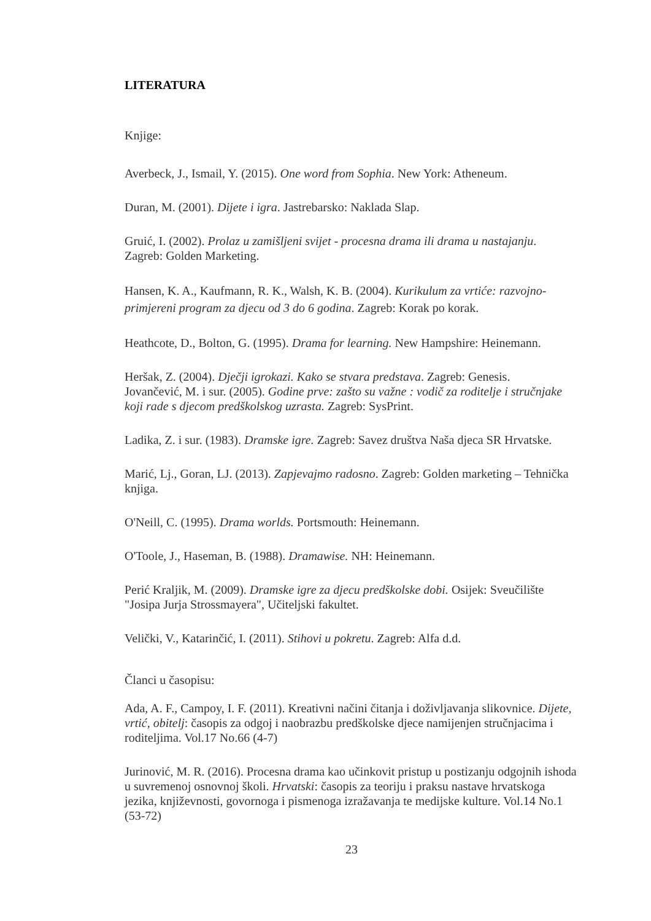LITERATURA
Knjige:
Averbeck, J., Ismail, Y. (2015). One word from Sophia. New York: Atheneum.
Duran, M. (2001). Dijete i igra. Jastrebarsko: Naklada Slap.
Gruić, I. (2002). Prolaz u zamišljeni svijet - procesna drama ili drama u nastajanju. Zagreb: Golden Marketing.
Hansen, K. A., Kaufmann, R. K., Walsh, K. B. (2004). Kurikulum za vrtiće: razvojno-primjereni program za djecu od 3 do 6 godina. Zagreb: Korak po korak.
Heathcote, D., Bolton, G. (1995). Drama for learning. New Hampshire: Heinemann.
Heršak, Z. (2004). Dječji igrokazi. Kako se stvara predstava. Zagreb: Genesis.
Jovančević, M. i sur. (2005). Godine prve: zašto su važne : vodič za roditelje i stručnjake koji rade s djecom predškolskog uzrasta. Zagreb: SysPrint.
Ladika, Z. i sur. (1983). Dramske igre. Zagreb: Savez društva Naša djeca SR Hrvatske.
Marić, Lj., Goran, LJ. (2013). Zapjevajmo radosno. Zagreb: Golden marketing – Tehnička knjiga.
O'Neill, C. (1995). Drama worlds. Portsmouth: Heinemann.
O'Toole, J., Haseman, B. (1988). Dramawise. NH: Heinemann.
Perić Kraljik, M. (2009). Dramske igre za djecu predškolske dobi. Osijek: Sveučilište "Josipa Jurja Strossmayera", Učiteljski fakultet.
Velički, V., Katarinčić, I. (2011). Stihovi u pokretu. Zagreb: Alfa d.d.
Članci u časopisu:
Ada, A. F., Campoy, I. F. (2011). Kreativni načini čitanja i doživljavanja slikovnice. Dijete, vrtić, obitelj: časopis za odgoj i naobrazbu predškolske djece namijenjen stručnjacima i roditeljima. Vol.17 No.66 (4-7)
Jurinović, M. R. (2016). Procesna drama kao učinkovit pristup u postizanju odgojnih ishoda u suvremenoj osnovnoj školi. Hrvatski: časopis za teoriju i praksu nastave hrvatskoga jezika, književnosti, govornoga i pismenoga izražavanja te medijske kulture. Vol.14 No.1 (53-72)
23